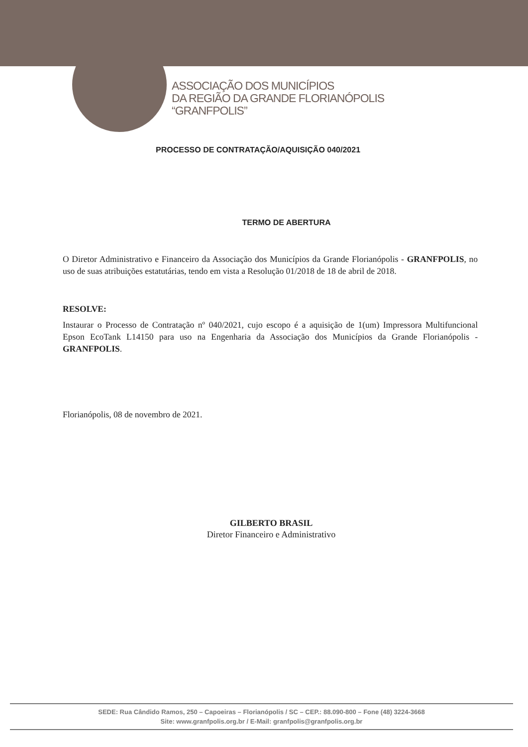ASSOCIAÇÃO DOS MUNICÍPIOS
DA REGIÃO DA GRANDE FLORIANÓPOLIS
“GRANFPOLIS”
PROCESSO DE CONTRATAÇÃO/AQUISIÇÃO 040/2021
TERMO DE ABERTURA
O Diretor Administrativo e Financeiro da Associação dos Municípios da Grande Florianópolis - GRANFPOLIS, no uso de suas atribuições estatutárias, tendo em vista a Resolução 01/2018 de 18 de abril de 2018.
RESOLVE:
Instaurar o Processo de Contratação nº 040/2021, cujo escopo é a aquisição de 1(um) Impressora Multifuncional Epson EcoTank L14150 para uso na Engenharia da Associação dos Municípios da Grande Florianópolis - GRANFPOLIS.
Florianópolis, 08 de novembro de 2021.
GILBERTO BRASIL
Diretor Financeiro e Administrativo
SEDE: Rua Cândido Ramos, 250 – Capoeiras – Florianópolis / SC – CEP.: 88.090-800 – Fone (48) 3224-3668
Site: www.granfpolis.org.br / E-Mail: granfpolis@granfpolis.org.br